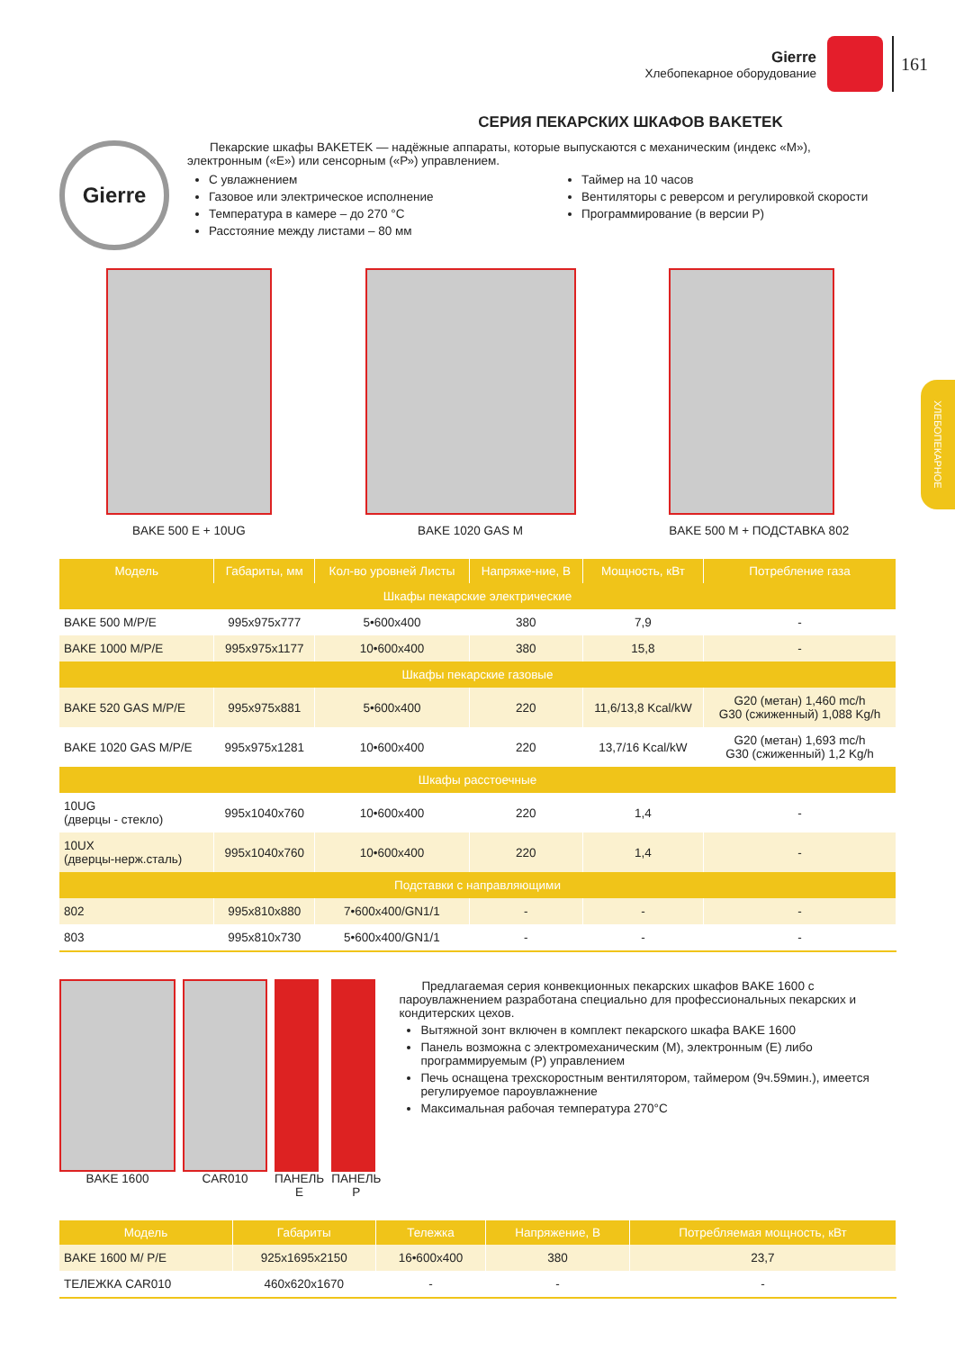Gierre
Хлебопекарное оборудование
161
ХЛЕБОПЕКАРНОЕ
СЕРИЯ ПЕКАРСКИХ ШКАФОВ BAKETEK
Gierre
Пекарские шкафы BAKETEK — надёжные аппараты, которые выпускаются с механическим (индекс «М»), электронным («Е») или сенсорным («Р») управлением.
С увлажнением
Газовое или электрическое исполнение
Температура в камере – до 270 °С
Расстояние между листами – 80 мм
Таймер на 10 часов
Вентиляторы с реверсом и регулировкой скорости
Программирование (в версии Р)
BAKE 500 E + 10UG BAKE 1020 GAS M BAKE 500 M + ПОДСТАВКА 802
| Модель | Габариты, мм | Кол-во уровней Листы | Напряже-ние, В | Мощность, кВт | Потребление газа |
| --- | --- | --- | --- | --- | --- |
| Шкафы пекарские электрические | | | | | |
| BAKE 500 M/P/E | 995x975x777 | 5•600x400 | 380 | 7,9 | - |
| BAKE 1000 M/P/E | 995x975x1177 | 10•600x400 | 380 | 15,8 | - |
| Шкафы пекарские газовые | | | | | |
| BAKE 520 GAS M/P/E | 995x975x881 | 5•600x400 | 220 | 11,6/13,8 Kcal/kW | G20 (метан) 1,460 mc/h G30 (сжиженный) 1,088 Kg/h |
| BAKE 1020 GAS M/P/E | 995x975x1281 | 10•600x400 | 220 | 13,7/16 Kcal/kW | G20 (метан) 1,693 mc/h G30 (сжиженный) 1,2 Kg/h |
| Шкафы расстоечные | | | | | |
| 10UG (дверцы - стекло) | 995x1040x760 | 10•600x400 | 220 | 1,4 | - |
| 10UX (дверцы-нерж.сталь) | 995x1040x760 | 10•600x400 | 220 | 1,4 | - |
| Подставки с направляющими | | | | | |
| 802 | 995x810x880 | 7•600x400/GN1/1 | - | - | - |
| 803 | 995x810x730 | 5•600x400/GN1/1 | - | - | - |
BAKE 1600 CAR010 ПАНЕЛЬ Е ПАНЕЛЬ Р
Предлагаемая серия конвекционных пекарских шкафов BAKE 1600 с пароувлажнением разработана специально для профессиональных пекарских и кондитерских цехов.
Вытяжной зонт включен в комплект пекарского шкафа BAKE 1600
Панель возможна с электромеханическим (М), электронным (Е) либо программируемым (Р) управлением
Печь оснащена трехскоростным вентилятором, таймером (9ч.59мин.), имеется регулируемое пароувлажнение
Максимальная рабочая температура 270°С
| Модель | Габариты | Тележка | Напряжение, В | Потребляемая мощность, кВт |
| --- | --- | --- | --- | --- |
| BAKE 1600 M/ P/E | 925x1695x2150 | 16•600x400 | 380 | 23,7 |
| ТЕЛЕЖКА CAR010 | 460x620x1670 | - | - | - |